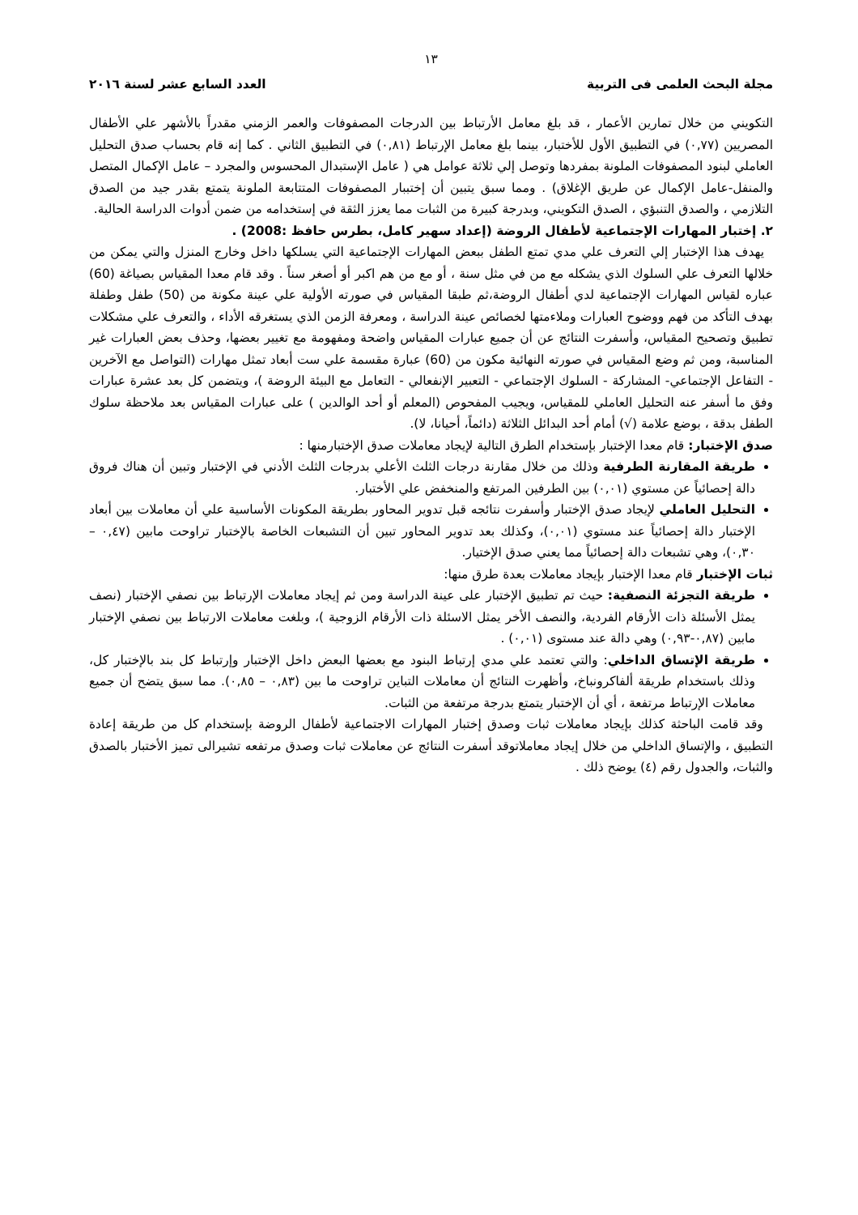١٣
مجلة البحث العلمى فى التربية العدد السابع عشر لسنة ٢٠١٦
التكويني من خلال تمارين الأعمار ، قد بلغ معامل الأرتباط بين الدرجات المصفوفات والعمر الزمني مقدراً بالأشهر علي الأطفال المصريين (٠,٧٧) في التطبيق الأول للأختبار، بينما بلغ معامل الإرتباط (٠,٨١) في التطبيق الثاني . كما إنه قام بحساب صدق التحليل العاملي لبنود المصفوفات الملونة بمفردها وتوصل إلي ثلاثة عوامل هي ( عامل الإستبدال المحسوس والمجرد – عامل الإكمال المتصل والمنفل-عامل الإكمال عن طريق الإغلاق) . ومما سبق يتبين أن إختببار المصفوفات المتتابعة الملونة يتمتع بقدر جيد من الصدق التلازمي ، والصدق التنبؤي ، الصدق التكويني، وبدرجة كبيرة من الثبات مما يعزز الثقة في إستخدامه من ضمن أدوات الدراسة الحالية.
٢. إختبار المهارات الإجتماعية لأطفال الروضة (إعداد سهير كامل، بطرس حافظ :2008) .
يهدف هذا الإختبار إلي التعرف علي مدي تمتع الطفل ببعض المهارات الإجتماعية التي يسلكها داخل وخارج المنزل والتي يمكن من خلالها التعرف علي السلوك الذي يشكله مع من في مثل سنة ، أو مع من هم اكبر أو أصغر سناً . وقد قام معدا المقياس بصياغة (60) عباره لقياس المهارات الإجتماعية لدي أطفال الروضة،ثم طبقا المقياس في صورته الأولية علي عينة مكونة من (50) طفل وطفلة بهدف التأكد من فهم ووضوح العبارات وملاءمتها لخصائص عينة الدراسة ، ومعرفة الزمن الذي يستغرقه الأداء ، والتعرف علي مشكلات تطبيق وتصحيح المقياس، وأسفرت النتائج عن أن جميع عبارات المقياس واضحة ومفهومة مع تغيير بعضها، وحذف بعض العبارات غير المناسبة، ومن ثم وضع المقياس في صورته النهائية مكون من (60) عبارة مقسمة علي ست أبعاد تمثل مهارات (التواصل مع الآخرين - التفاعل الإجتماعي- المشاركة - السلوك الإجتماعي - التعبير الإنفعالي - التعامل مع البيئة الروضة )، ويتضمن كل بعد عشرة عبارات وفق ما أسفر عنه التحليل العاملي للمقياس، ويجيب المفحوص (المعلم أو أحد الوالدين ) على عبارات المقياس بعد ملاحظة سلوك الطفل بدقة ، بوضع علامة (√) أمام أحد البدائل الثلاثة (دائماً، أحيانا، لا).
صدق الإختبار: قام معدا الإختبار بإستخدام الطرق التالية لإيجاد معاملات صدق الإختبارمنها :
طريقة المقارنة الطرفية وذلك من خلال مقارنة درجات الثلث الأعلي بدرجات الثلث الأدني في الإختبار وتبين أن هناك فروق دالة إحصائياً عن مستوي (٠,٠١) بين الطرفين المرتفع والمنخفض علي الأختبار.
التحليل العاملي لإيجاد صدق الإختبار وأسفرت نتائجه قبل تدوير المحاور بطريقة المكونات الأساسية علي أن معاملات بين أبعاد الإختبار دالة إحصائياً عند مستوي (٠,٠١)، وكذلك بعد تدوير المحاور تبين أن التشبعات الخاصة بالإختبار تراوحت مابين (٠,٤٧ – ٠,٣٠)، وهي تشبعات دالة إحصائياً مما يعني صدق الإختيار.
ثبات الإختبار قام معدا الإختبار بإيجاد معاملات بعدة طرق منها:
طريقة التجزئة النصفية: حيث تم تطبيق الإختبار على عينة الدراسة ومن ثم إيجاد معاملات الإرتباط بين نصفي الإختبار (نصف يمثل الأسئلة ذات الأرقام الفردية، والنصف الأخر يمثل الاسئلة ذات الأرقام الزوجية )، وبلغت معاملات الارتباط بين نصفي الإختبار مابين (٠,٨٧-٠,٩٣) وهي دالة عند مستوى (٠,٠١) .
طريقة الإتساق الداخلي: والتي تعتمد علي مدي إرتباط البنود مع بعضها البعض داخل الإختبار وإرتباط كل بند بالإختبار كل، وذلك باستخدام طريقة ألفاكرونباخ، وأظهرت النتائج أن معاملات التباين تراوحت ما بين (٠,٨٣ – ٠,٨٥). مما سبق يتضح أن جميع معاملات الإرتباط مرتفعة ، أي أن الإختبار يتمتع بدرجة مرتفعة من الثبات.
وقد قامت الباحثة كذلك بإيجاد معاملات ثبات وصدق إختبار المهارات الاجتماعية لأطفال الروضة بإستخدام كل من طريقة إعادة التطبيق ، والإتساق الداخلي من خلال إيجاد معاملاتوقد أسفرت النتائج عن معاملات ثبات وصدق مرتفعه تشيرالى تميز الأختبار بالصدق والثبات، والجدول رقم (٤) يوضح ذلك .